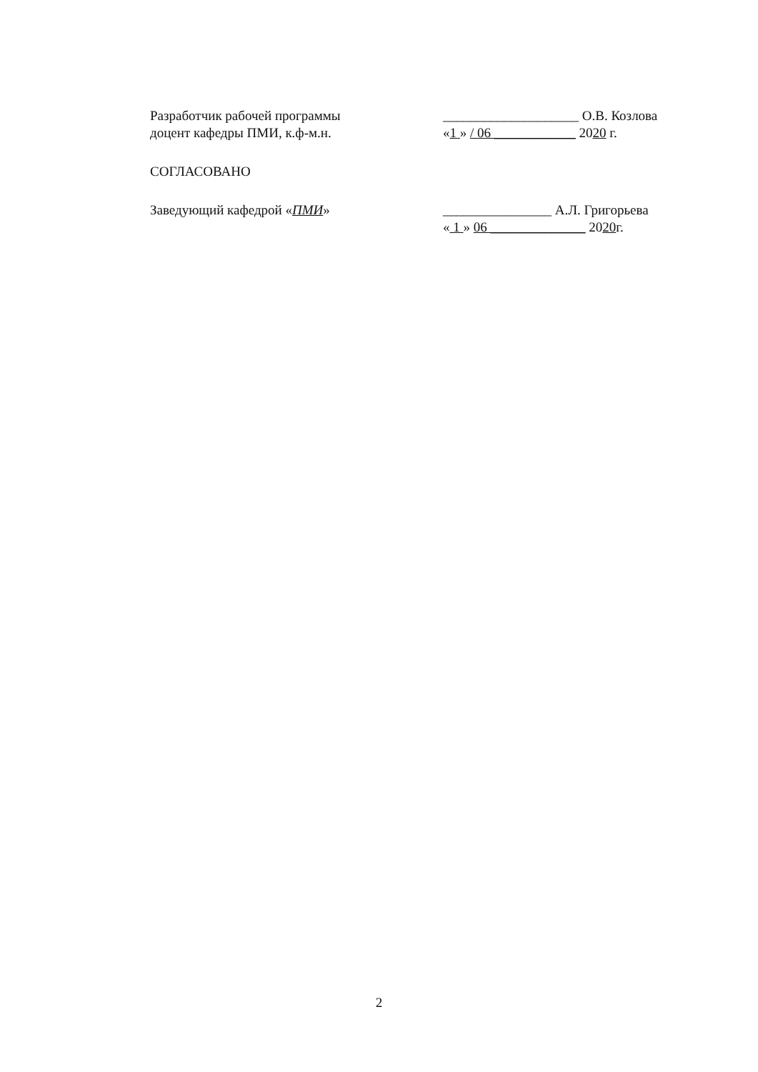Разработчик рабочей программы
доцент кафедры ПМИ, к.ф-м.н.
____________________ О.В. Козлова
«1 » / 06 ____________ 2020 г.
СОГЛАСОВАНО
Заведующий кафедрой «ПМИ» ________________ А.Л. Григорьева
« 1 » 06 ______________ 2020г.
2